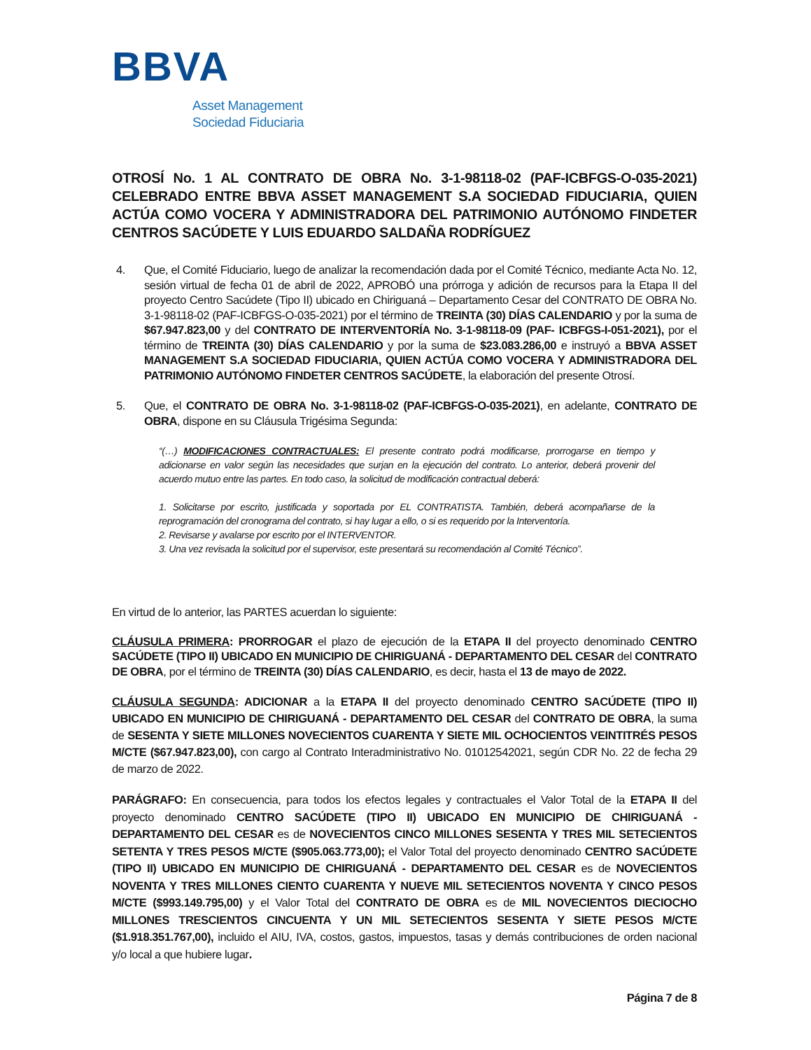BBVA
Asset Management
Sociedad Fiduciaria
OTROSÍ No. 1 AL CONTRATO DE OBRA No. 3-1-98118-02 (PAF-ICBFGS-O-035-2021) CELEBRADO ENTRE BBVA ASSET MANAGEMENT S.A SOCIEDAD FIDUCIARIA, QUIEN ACTÚA COMO VOCERA Y ADMINISTRADORA DEL PATRIMONIO AUTÓNOMO FINDETER CENTROS SACÚDETE Y LUIS EDUARDO SALDAÑA RODRÍGUEZ
4. Que, el Comité Fiduciario, luego de analizar la recomendación dada por el Comité Técnico, mediante Acta No. 12, sesión virtual de fecha 01 de abril de 2022, APROBÓ una prórroga y adición de recursos para la Etapa II del proyecto Centro Sacúdete (Tipo II) ubicado en Chiriguaná – Departamento Cesar del CONTRATO DE OBRA No. 3-1-98118-02 (PAF-ICBFGS-O-035-2021) por el término de TREINTA (30) DÍAS CALENDARIO y por la suma de $67.947.823,00 y del CONTRATO DE INTERVENTORÍA No. 3-1-98118-09 (PAF- ICBFGS-I-051-2021), por el término de TREINTA (30) DÍAS CALENDARIO y por la suma de $23.083.286,00 e instruyó a BBVA ASSET MANAGEMENT S.A SOCIEDAD FIDUCIARIA, QUIEN ACTÚA COMO VOCERA Y ADMINISTRADORA DEL PATRIMONIO AUTÓNOMO FINDETER CENTROS SACÚDETE, la elaboración del presente Otrosí.
5. Que, el CONTRATO DE OBRA No. 3-1-98118-02 (PAF-ICBFGS-O-035-2021), en adelante, CONTRATO DE OBRA, dispone en su Cláusula Trigésima Segunda:
“(…) MODIFICACIONES CONTRACTUALES: El presente contrato podrá modificarse, prorrogarse en tiempo y adicionarse en valor según las necesidades que surjan en la ejecución del contrato. Lo anterior, deberá provenir del acuerdo mutuo entre las partes. En todo caso, la solicitud de modificación contractual deberá:
1. Solicitarse por escrito, justificada y soportada por EL CONTRATISTA. También, deberá acompañarse de la reprogramación del cronograma del contrato, si hay lugar a ello, o si es requerido por la Interventoría.
2. Revisarse y avalarse por escrito por el INTERVENTOR.
3. Una vez revisada la solicitud por el supervisor, este presentará su recomendación al Comité Técnico”.
En virtud de lo anterior, las PARTES acuerdan lo siguiente:
CLÁUSULA PRIMERA: PRORROGAR el plazo de ejecución de la ETAPA II del proyecto denominado CENTRO SACÚDETE (TIPO II) UBICADO EN MUNICIPIO DE CHIRIGUANÁ - DEPARTAMENTO DEL CESAR del CONTRATO DE OBRA, por el término de TREINTA (30) DÍAS CALENDARIO, es decir, hasta el 13 de mayo de 2022.
CLÁUSULA SEGUNDA: ADICIONAR a la ETAPA II del proyecto denominado CENTRO SACÚDETE (TIPO II) UBICADO EN MUNICIPIO DE CHIRIGUANÁ - DEPARTAMENTO DEL CESAR del CONTRATO DE OBRA, la suma de SESENTA Y SIETE MILLONES NOVECIENTOS CUARENTA Y SIETE MIL OCHOCIENTOS VEINTITRÉS PESOS M/CTE ($67.947.823,00), con cargo al Contrato Interadministrativo No. 01012542021, según CDR No. 22 de fecha 29 de marzo de 2022.
PARÁGRAFO: En consecuencia, para todos los efectos legales y contractuales el Valor Total de la ETAPA II del proyecto denominado CENTRO SACÚDETE (TIPO II) UBICADO EN MUNICIPIO DE CHIRIGUANÁ - DEPARTAMENTO DEL CESAR es de NOVECIENTOS CINCO MILLONES SESENTA Y TRES MIL SETECIENTOS SETENTA Y TRES PESOS M/CTE ($905.063.773,00); el Valor Total del proyecto denominado CENTRO SACÚDETE (TIPO II) UBICADO EN MUNICIPIO DE CHIRIGUANÁ - DEPARTAMENTO DEL CESAR es de NOVECIENTOS NOVENTA Y TRES MILLONES CIENTO CUARENTA Y NUEVE MIL SETECIENTOS NOVENTA Y CINCO PESOS M/CTE ($993.149.795,00) y el Valor Total del CONTRATO DE OBRA es de MIL NOVECIENTOS DIECIOCHO MILLONES TRESCIENTOS CINCUENTA Y UN MIL SETECIENTOS SESENTA Y SIETE PESOS M/CTE ($1.918.351.767,00), incluido el AIU, IVA, costos, gastos, impuestos, tasas y demás contribuciones de orden nacional y/o local a que hubiere lugar.
Página 7 de 8